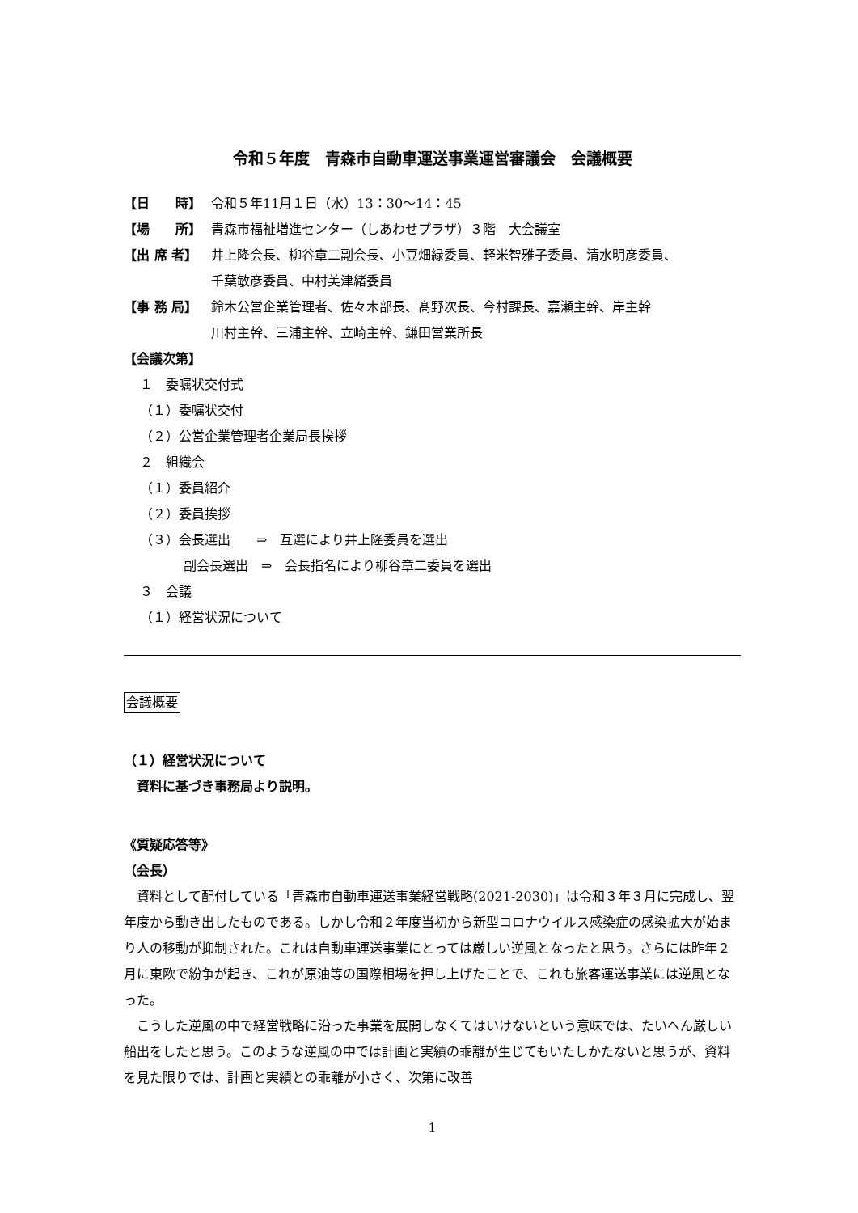令和５年度　青森市自動車運送事業運営審議会　会議概要
【日　　時】 令和５年11月１日（水）13：30〜14：45
【場　　所】 青森市福祉増進センター（しあわせプラザ）３階　大会議室
【出 席 者】 井上隆会長、柳谷章二副会長、小豆畑緑委員、軽米智雅子委員、清水明彦委員、
千葉敏彦委員、中村美津緒委員
【事 務 局】 鈴木公営企業管理者、佐々木部長、髙野次長、今村課長、嘉瀬主幹、岸主幹
川村主幹、三浦主幹、立崎主幹、鎌田営業所長
【会議次第】
１　委嘱状交付式
（１）委嘱状交付
（２）公営企業管理者企業局長挨拶
２　組織会
（１）委員紹介
（２）委員挨拶
（３）会長選出　　⇒　互選により井上隆委員を選出
副会長選出　⇒　会長指名により柳谷章二委員を選出
３　会議
（１）経営状況について
会議概要
（１）経営状況について
資料に基づき事務局より説明。
《質疑応答等》
（会長）
資料として配付している「青森市自動車運送事業経営戦略(2021-2030)」は令和３年３月に完成し、翌年度から動き出したものである。しかし令和２年度当初から新型コロナウイルス感染症の感染拡大が始まり人の移動が抑制された。これは自動車運送事業にとっては厳しい逆風となったと思う。さらには昨年２月に東欧で紛争が起き、これが原油等の国際相場を押し上げたことで、これも旅客運送事業には逆風となった。
こうした逆風の中で経営戦略に沿った事業を展開しなくてはいけないという意味では、たいへん厳しい船出をしたと思う。このような逆風の中では計画と実績の乖離が生じてもいたしかたないと思うが、資料を見た限りでは、計画と実績との乖離が小さく、次第に改善
1